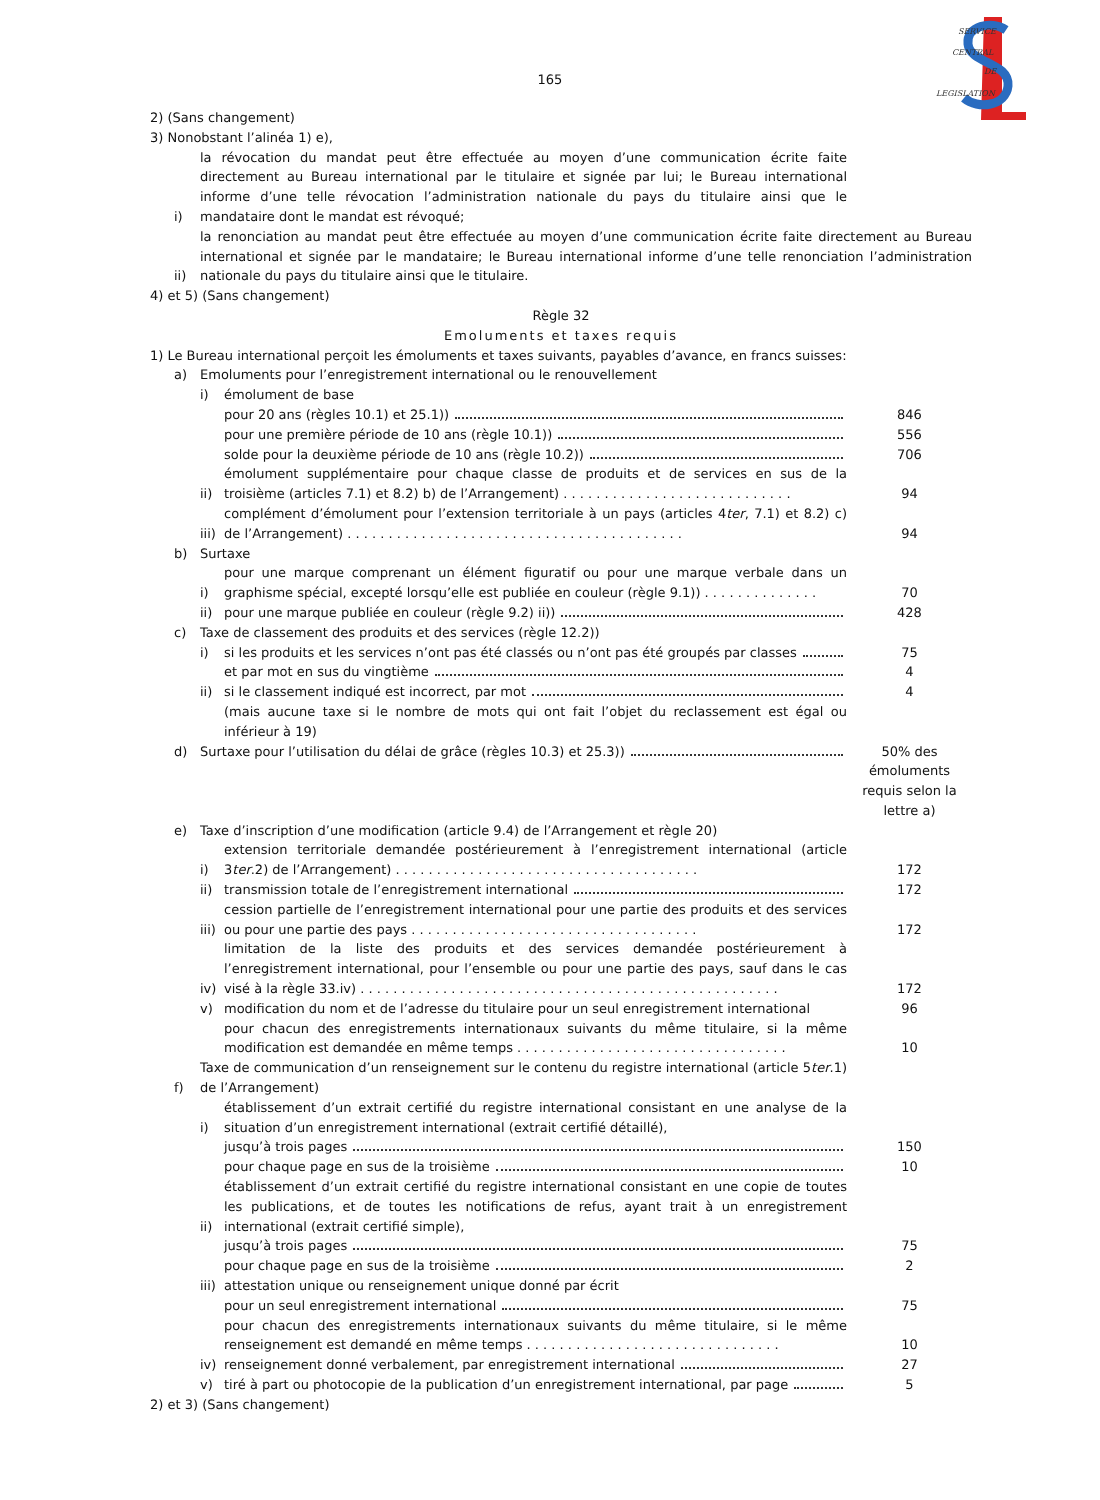SERVICE
CENTRAL
DE
LEGISLATION
165
2) (Sans changement)
3) Nonobstant l’alinéa 1) e),
i) la révocation du mandat peut être effectuée au moyen d’une communication écrite faite directement au Bureau international par le titulaire et signée par lui; le Bureau international informe d’une telle révocation l’administration nationale du pays du titulaire ainsi que le mandataire dont le mandat est révoqué;
ii) la renonciation au mandat peut être effectuée au moyen d’une communication écrite faite directement au Bureau international et signée par le mandataire; le Bureau international informe d’une telle renonciation l’administration nationale du pays du titulaire ainsi que le titulaire.
4) et 5) (Sans changement)
Règle 32
Emoluments et taxes requis
1) Le Bureau international perçoit les émoluments et taxes suivants, payables d’avance, en francs suisses:
a) Emoluments pour l’enregistrement international ou le renouvellement
i) émolument de base
pour 20 ans (règles 10.1) et 25.1)) 846
pour une première période de 10 ans (règle 10.1)) 556
solde pour la deuxième période de 10 ans (règle 10.2)) 706
ii) émolument supplémentaire pour chaque classe de produits et de services en sus de la troisième (articles 7.1) et 8.2) b) de l’Arrangement) . . . . . . . . . . . . . . . . . . . . . . . . . . . . 94
iii) complément d’émolument pour l’extension territoriale à un pays (articles 4ter, 7.1) et 8.2) c) de l’Arrangement) . . . . . . . . . . . . . . . . . . . . . . . . . . . . . . . . . . . . . . . . . 94
b) Surtaxe
i) pour une marque comprenant un élément figuratif ou pour une marque verbale dans un graphisme spécial, excepté lorsqu’elle est publiée en couleur (règle 9.1)) . . . . . . . . . . . . . . 70
ii) pour une marque publiée en couleur (règle 9.2) ii)) 428
c) Taxe de classement des produits et des services (règle 12.2))
i) si les produits et les services n’ont pas été classés ou n’ont pas été groupés par classes 75
et par mot en sus du vingtième 4
ii) si le classement indiqué est incorrect, par mot 4
(mais aucune taxe si le nombre de mots qui ont fait l’objet du reclassement est égal ou inférieur à 19)
d) Surtaxe pour l’utilisation du délai de grâce (règles 10.3) et 25.3)) 50% des émoluments requis selon la lettre a)
e) Taxe d’inscription d’une modification (article 9.4) de l’Arrangement et règle 20)
i) extension territoriale demandée postérieurement à l’enregistrement international (article 3ter.2) de l’Arrangement) . . . . . . . . . . . . . . . . . . . . . . . . . . . . . . . . . . . . . 172
ii) transmission totale de l’enregistrement international 172
iii) cession partielle de l’enregistrement international pour une partie des produits et des services ou pour une partie des pays . . . . . . . . . . . . . . . . . . . . . . . . . . . . . . . . . . . 172
iv) limitation de la liste des produits et des services demandée postérieurement à l’enregistrement international, pour l’ensemble ou pour une partie des pays, sauf dans le cas visé à la règle 33.iv) . . . . . . . . . . . . . . . . . . . . . . . . . . . . . . . . . . . . . . . . . . . . . . . . . . . 172
v) modification du nom et de l’adresse du titulaire pour un seul enregistrement international 96
pour chacun des enregistrements internationaux suivants du même titulaire, si la même modification est demandée en même temps . . . . . . . . . . . . . . . . . . . . . . . . . . . . . . . . . 10
f) Taxe de communication d’un renseignement sur le contenu du registre international (article 5ter.1) de l’Arrangement)
i) établissement d’un extrait certifié du registre international consistant en une analyse de la situation d’un enregistrement international (extrait certifié détaillé),
jusqu’à trois pages 150
pour chaque page en sus de la troisième 10
ii) établissement d’un extrait certifié du registre international consistant en une copie de toutes les publications, et de toutes les notifications de refus, ayant trait à un enregistrement international (extrait certifié simple),
jusqu’à trois pages 75
pour chaque page en sus de la troisième 2
iii) attestation unique ou renseignement unique donné par écrit
pour un seul enregistrement international 75
pour chacun des enregistrements internationaux suivants du même titulaire, si le même renseignement est demandé en même temps . . . . . . . . . . . . . . . . . . . . . . . . . . . . . . . 10
iv) renseignement donné verbalement, par enregistrement international 27
v) tiré à part ou photocopie de la publication d’un enregistrement international, par page 5
2) et 3) (Sans changement)